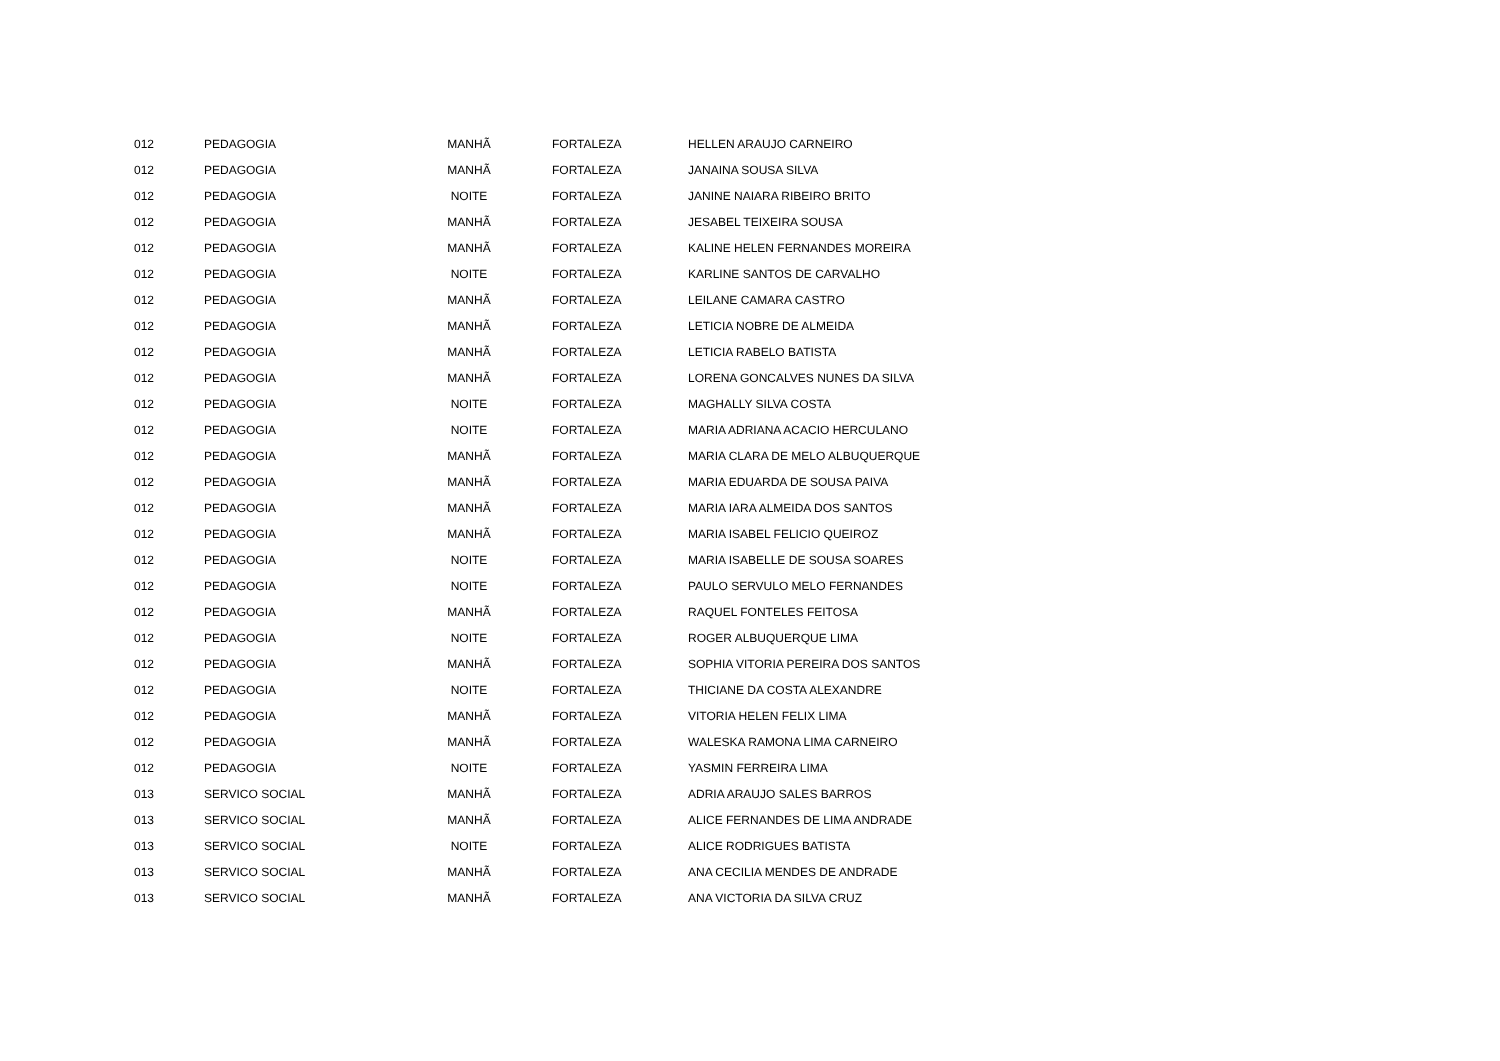| 012 | PEDAGOGIA | MANHÃ | FORTALEZA | HELLEN ARAUJO CARNEIRO |
| 012 | PEDAGOGIA | MANHÃ | FORTALEZA | JANAINA SOUSA SILVA |
| 012 | PEDAGOGIA | NOITE | FORTALEZA | JANINE NAIARA RIBEIRO BRITO |
| 012 | PEDAGOGIA | MANHÃ | FORTALEZA | JESABEL TEIXEIRA SOUSA |
| 012 | PEDAGOGIA | MANHÃ | FORTALEZA | KALINE HELEN FERNANDES MOREIRA |
| 012 | PEDAGOGIA | NOITE | FORTALEZA | KARLINE SANTOS DE CARVALHO |
| 012 | PEDAGOGIA | MANHÃ | FORTALEZA | LEILANE CAMARA CASTRO |
| 012 | PEDAGOGIA | MANHÃ | FORTALEZA | LETICIA NOBRE DE ALMEIDA |
| 012 | PEDAGOGIA | MANHÃ | FORTALEZA | LETICIA RABELO BATISTA |
| 012 | PEDAGOGIA | MANHÃ | FORTALEZA | LORENA GONCALVES NUNES DA SILVA |
| 012 | PEDAGOGIA | NOITE | FORTALEZA | MAGHALLY SILVA COSTA |
| 012 | PEDAGOGIA | NOITE | FORTALEZA | MARIA ADRIANA ACACIO HERCULANO |
| 012 | PEDAGOGIA | MANHÃ | FORTALEZA | MARIA CLARA DE MELO ALBUQUERQUE |
| 012 | PEDAGOGIA | MANHÃ | FORTALEZA | MARIA EDUARDA DE SOUSA PAIVA |
| 012 | PEDAGOGIA | MANHÃ | FORTALEZA | MARIA IARA ALMEIDA DOS SANTOS |
| 012 | PEDAGOGIA | MANHÃ | FORTALEZA | MARIA ISABEL FELICIO QUEIROZ |
| 012 | PEDAGOGIA | NOITE | FORTALEZA | MARIA ISABELLE DE SOUSA SOARES |
| 012 | PEDAGOGIA | NOITE | FORTALEZA | PAULO SERVULO MELO FERNANDES |
| 012 | PEDAGOGIA | MANHÃ | FORTALEZA | RAQUEL FONTELES FEITOSA |
| 012 | PEDAGOGIA | NOITE | FORTALEZA | ROGER ALBUQUERQUE LIMA |
| 012 | PEDAGOGIA | MANHÃ | FORTALEZA | SOPHIA VITORIA PEREIRA DOS SANTOS |
| 012 | PEDAGOGIA | NOITE | FORTALEZA | THICIANE DA COSTA ALEXANDRE |
| 012 | PEDAGOGIA | MANHÃ | FORTALEZA | VITORIA HELEN FELIX LIMA |
| 012 | PEDAGOGIA | MANHÃ | FORTALEZA | WALESKA RAMONA LIMA CARNEIRO |
| 012 | PEDAGOGIA | NOITE | FORTALEZA | YASMIN FERREIRA LIMA |
| 013 | SERVICO SOCIAL | MANHÃ | FORTALEZA | ADRIA ARAUJO SALES BARROS |
| 013 | SERVICO SOCIAL | MANHÃ | FORTALEZA | ALICE FERNANDES DE LIMA ANDRADE |
| 013 | SERVICO SOCIAL | NOITE | FORTALEZA | ALICE RODRIGUES BATISTA |
| 013 | SERVICO SOCIAL | MANHÃ | FORTALEZA | ANA CECILIA MENDES DE ANDRADE |
| 013 | SERVICO SOCIAL | MANHÃ | FORTALEZA | ANA VICTORIA DA SILVA CRUZ |